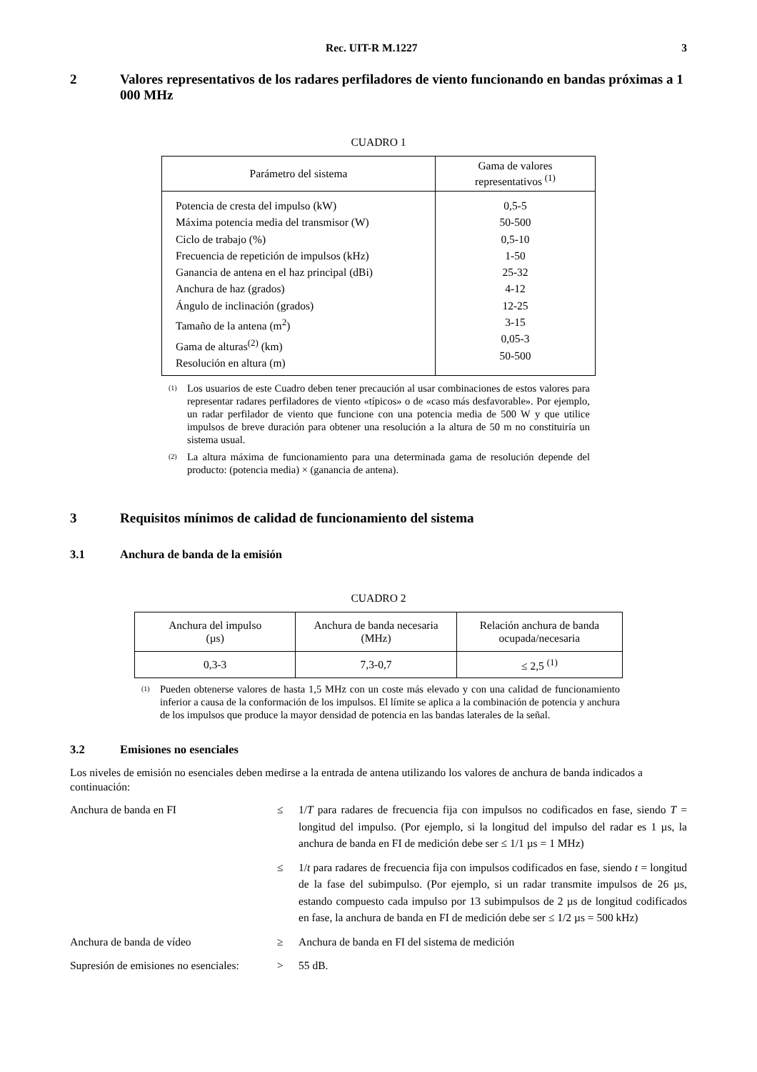Rec. UIT-R M.1227 3
2 Valores representativos de los radares perfiladores de viento funcionando en bandas próximas a 1 000 MHz
CUADRO 1
| Parámetro del sistema | Gama de valores representativos <sup>(1)</sup> |
| --- | --- |
| Potencia de cresta del impulso (kW) Máxima potencia media del transmisor (W) Ciclo de trabajo (%) Frecuencia de repetición de impulsos (kHz) Ganancia de antena en el haz principal (dBi) Anchura de haz (grados) Ángulo de inclinación (grados) Tamaño de la antena (m<sup>2</sup>) Gama de alturas<sup>(2)</sup> (km) Resolución en altura (m) | 0,5-5 50-500 0,5-10 1-50 25-32 4-12 12-25 3-15 0,05-3 50-500 |
<sup>(1)</sup> Los usuarios de este Cuadro deben tener precaución al usar combinaciones de estos valores para representar radares perfiladores de viento «típicos» o de «caso más desfavorable». Por ejemplo, un radar perfilador de viento que funcione con una potencia media de 500 W y que utilice impulsos de breve duración para obtener una resolución a la altura de 50 m no constituiría un sistema usual.
<sup>(2)</sup> La altura máxima de funcionamiento para una determinada gama de resolución depende del producto: (potencia media) × (ganancia de antena).
3 Requisitos mínimos de calidad de funcionamiento del sistema
3.1 Anchura de banda de la emisión
CUADRO 2
| Anchura del impulso (µs) | Anchura de banda necesaria (MHz) | Relación anchura de banda ocupada/necesaria |
| --- | --- | --- |
| 0,3-3 | 7,3-0,7 | ≤ 2,5 <sup>(1)</sup> |
<sup>(1)</sup> Pueden obtenerse valores de hasta 1,5 MHz con un coste más elevado y con una calidad de funcionamiento inferior a causa de la conformación de los impulsos. El límite se aplica a la combinación de potencia y anchura de los impulsos que produce la mayor densidad de potencia en las bandas laterales de la señal.
3.2 Emisiones no esenciales
Los niveles de emisión no esenciales deben medirse a la entrada de antena utilizando los valores de anchura de banda indicados a continuación:
Anchura de banda en FI ≤ 1/T para radares de frecuencia fija con impulsos no codificados en fase, siendo T = longitud del impulso. (Por ejemplo, si la longitud del impulso del radar es 1 µs, la anchura de banda en FI de medición debe ser ≤ 1/1 µs = 1 MHz)
≤ 1/t para radares de frecuencia fija con impulsos codificados en fase, siendo t = longitud de la fase del subimpulso. (Por ejemplo, si un radar transmite impulsos de 26 µs, estando compuesto cada impulso por 13 subimpulsos de 2 µs de longitud codificados en fase, la anchura de banda en FI de medición debe ser ≤ 1/2 µs = 500 kHz)
Anchura de banda de vídeo ≥ Anchura de banda en FI del sistema de medición
Supresión de emisiones no esenciales:
> 55 dB.